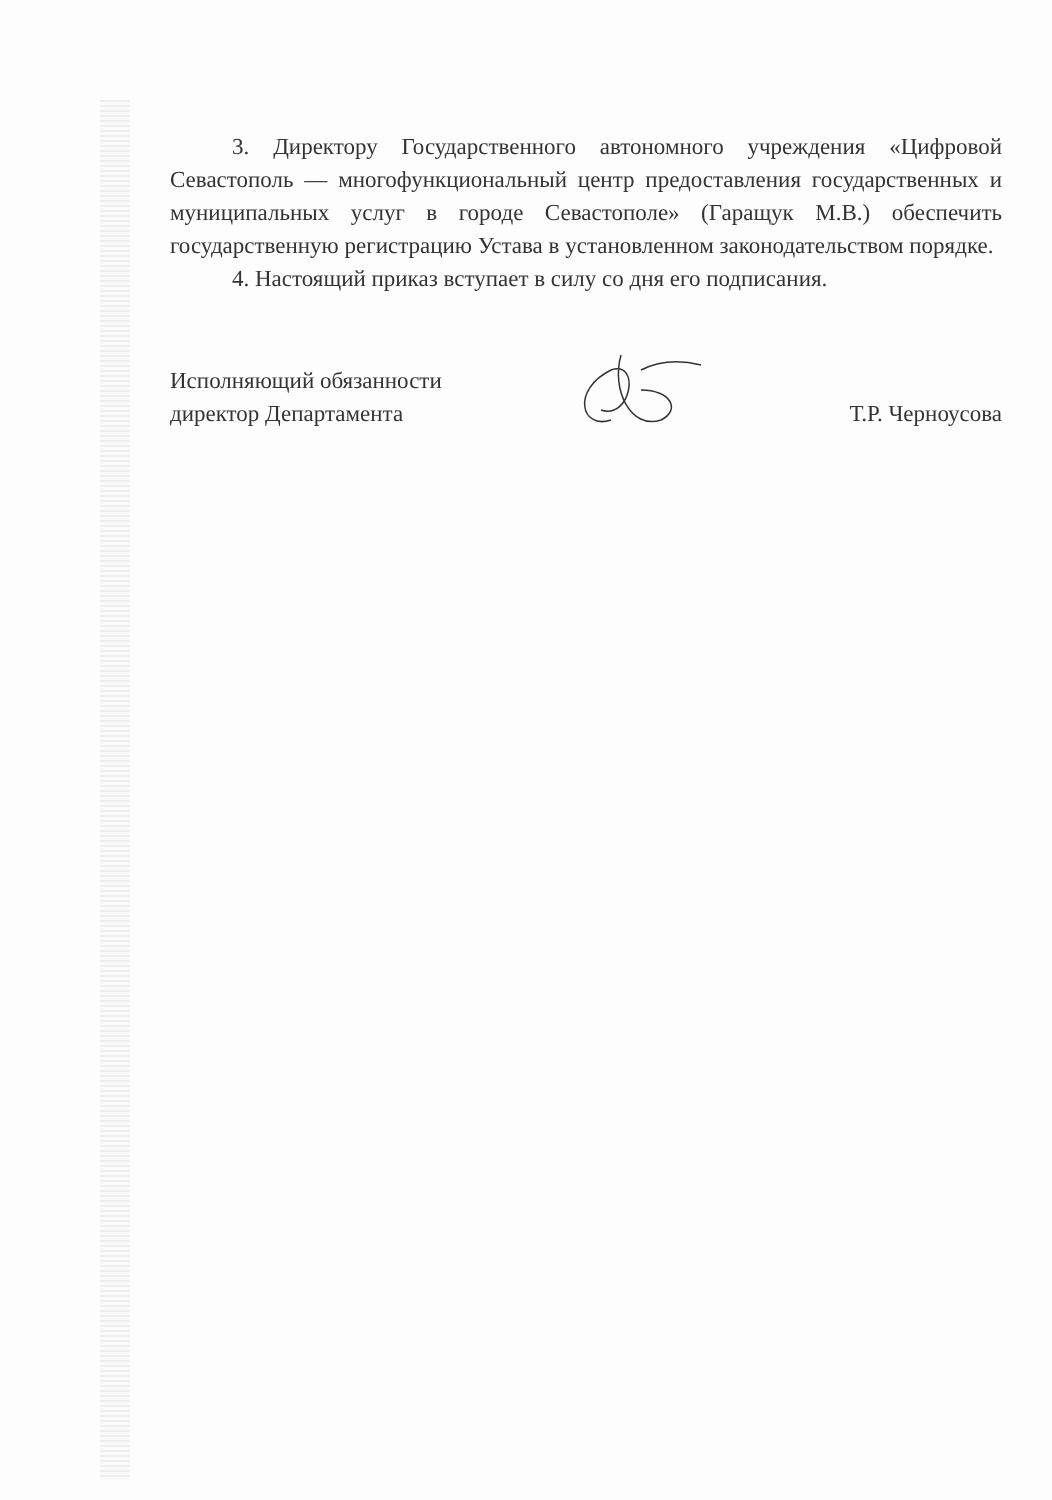3. Директору Государственного автономного учреждения «Цифровой Севастополь — многофункциональный центр предоставления государственных и муниципальных услуг в городе Севастополе» (Гаращук М.В.) обеспечить государственную регистрацию Устава в установленном законодательством порядке.
4. Настоящий приказ вступает в силу со дня его подписания.
Исполняющий обязанности
директор Департамента
Т.Р. Черноусова